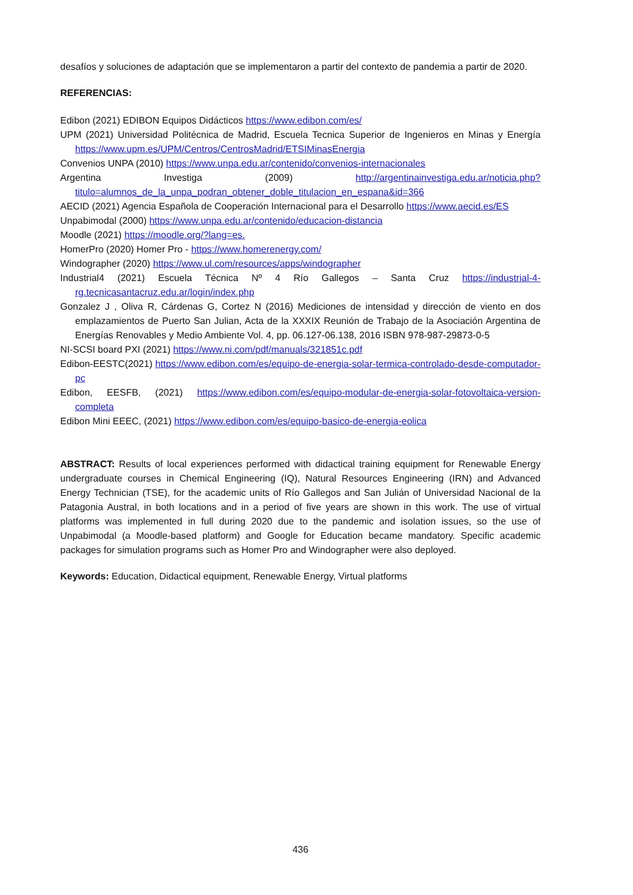desafíos y soluciones de adaptación que se implementaron a partir del contexto de pandemia a partir de 2020.
REFERENCIAS:
Edibon (2021) EDIBON Equipos Didácticos https://www.edibon.com/es/
UPM (2021) Universidad Politécnica de Madrid, Escuela Tecnica Superior de Ingenieros en Minas y Energía https://www.upm.es/UPM/Centros/CentrosMadrid/ETSIMinasEnergia
Convenios UNPA (2010) https://www.unpa.edu.ar/contenido/convenios-internacionales
Argentina Investiga (2009) http://argentinainvestiga.edu.ar/noticia.php?titulo=alumnos_de_la_unpa_podran_obtener_doble_titulacion_en_espana&id=366
AECID (2021) Agencia Española de Cooperación Internacional para el Desarrollo https://www.aecid.es/ES
Unpabimodal (2000) https://www.unpa.edu.ar/contenido/educacion-distancia
Moodle (2021) https://moodle.org/?lang=es.
HomerPro (2020) Homer Pro - https://www.homerenergy.com/
Windographer (2020) https://www.ul.com/resources/apps/windographer
Industrial4 (2021) Escuela Técnica Nº 4 Río Gallegos – Santa Cruz https://industrial-4-rg.tecnicasantacruz.edu.ar/login/index.php
Gonzalez J , Oliva R, Cárdenas G, Cortez N (2016) Mediciones de intensidad y dirección de viento en dos emplazamientos de Puerto San Julian, Acta de la XXXIX Reunión de Trabajo de la Asociación Argentina de Energías Renovables y Medio Ambiente Vol. 4, pp. 06.127-06.138, 2016 ISBN 978-987-29873-0-5
NI-SCSI board PXI (2021) https://www.ni.com/pdf/manuals/321851c.pdf
Edibon-EESTC(2021) https://www.edibon.com/es/equipo-de-energia-solar-termica-controlado-desde-computador-pc
Edibon, EESFB, (2021) https://www.edibon.com/es/equipo-modular-de-energia-solar-fotovoltaica-version-completa
Edibon Mini EEEC, (2021) https://www.edibon.com/es/equipo-basico-de-energia-eolica
ABSTRACT: Results of local experiences performed with didactical training equipment for Renewable Energy undergraduate courses in Chemical Engineering (IQ), Natural Resources Engineering (IRN) and Advanced Energy Technician (TSE), for the academic units of Río Gallegos and San Julián of Universidad Nacional de la Patagonia Austral, in both locations and in a period of five years are shown in this work. The use of virtual platforms was implemented in full during 2020 due to the pandemic and isolation issues, so the use of Unpabimodal (a Moodle-based platform) and Google for Education became mandatory. Specific academic packages for simulation programs such as Homer Pro and Windographer were also deployed.
Keywords: Education, Didactical equipment, Renewable Energy, Virtual platforms
436